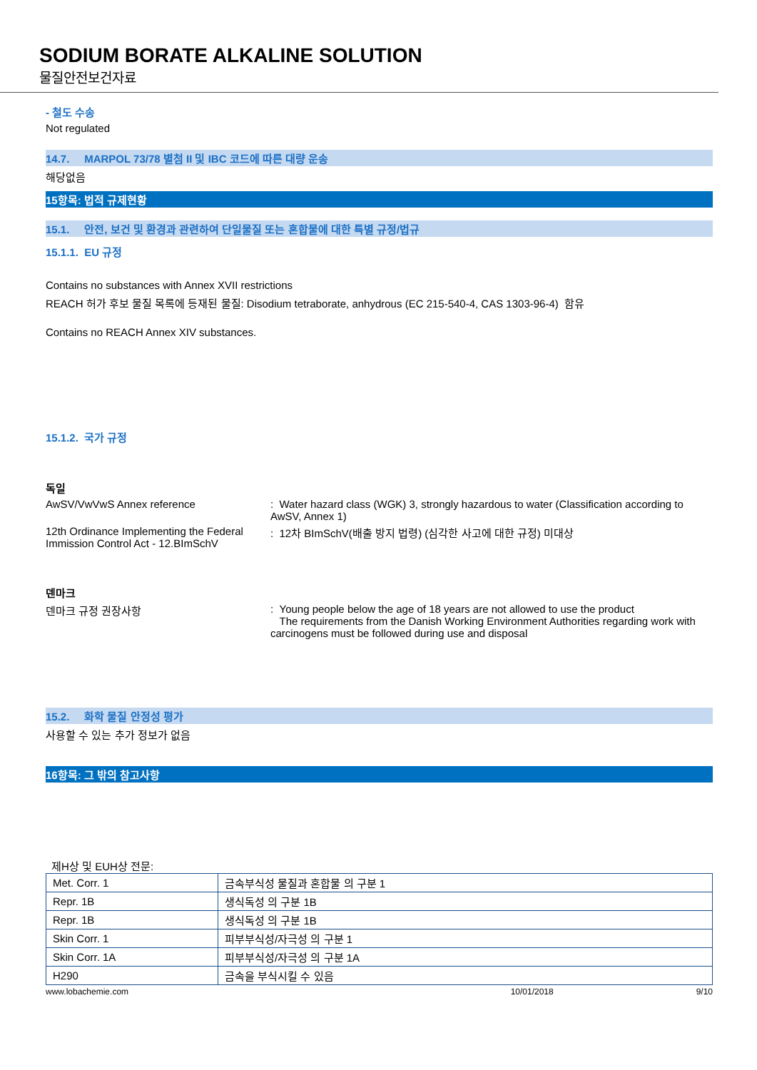SODIUM BORATE ALKALINE SOLUTION
물질안전보건자료
- 철도 수송
Not regulated
14.7. MARPOL 73/78 별첨 II 및 IBC 코드에 따른 대량 운송
해당없음
15항목: 법적 규제현황
15.1. 안전, 보건 및 환경과 관련하여 단일물질 또는 혼합물에 대한 특별 규정/법규
15.1.1. EU 규정
Contains no substances with Annex XVII restrictions
REACH 허가 후보 물질 목록에 등재된 물질: Disodium tetraborate, anhydrous (EC 215-540-4, CAS 1303-96-4) 함유
Contains no REACH Annex XIV substances.
15.1.2. 국가 규정
독일
AwSV/VwVwS Annex reference : Water hazard class (WGK) 3, strongly hazardous to water (Classification according to AwSV, Annex 1)
12th Ordinance Implementing the Federal Immission Control Act - 12.BImSchV
: 12차 BImSchV(배출 방지 법령) (심각한 사고에 대한 규정) 미대상
덴마크
덴마크 규정 권장사항 : Young people below the age of 18 years are not allowed to use the product
The requirements from the Danish Working Environment Authorities regarding work with carcinogens must be followed during use and disposal
15.2. 화학 물질 안정성 평가
사용할 수 있는 추가 정보가 없음
16항목: 그 밖의 참고사항
제H상 및 EUH상 전문:
| Met. Corr. 1 | 금속부식성 물질과 혼합물 의 구분 1 |
| Repr. 1B | 생식독성 의 구분 1B |
| Repr. 1B | 생식독성 의 구분 1B |
| Skin Corr. 1 | 피부부식성/자극성 의 구분 1 |
| Skin Corr. 1A | 피부부식성/자극성 의 구분 1A |
| H290 | 금속을 부식시킬 수 있음 |
www.lobachemie.com 10/01/2018 9/10